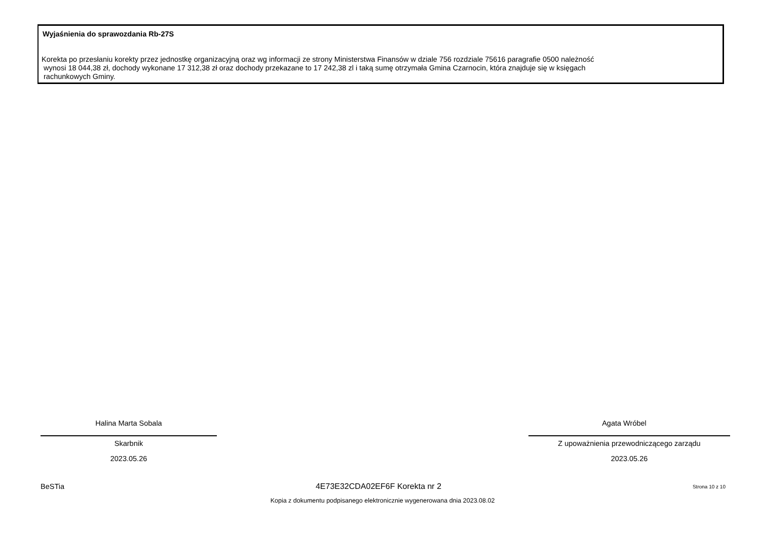Wyjaśnienia do sprawozdania Rb-27S
Korekta po przesłaniu korekty przez jednostkę organizacyjną oraz wg informacji ze strony Ministerstwa Finansów w dziale 756 rozdziale 75616 paragrafie 0500 należność
wynosi 18 044,38 zł, dochody wykonane 17 312,38 zł oraz dochody przekazane to 17 242,38 zl i taką sumę otrzymała Gmina Czarnocin, która znajduje się w księgach
rachunkowych Gminy.
Halina Marta Sobala
Skarbnik
2023.05.26
Agata Wróbel
Z upoważnienia przewodniczącego zarządu
2023.05.26
BeSTia 4E73E32CDA02EF6F Korekta nr 2 Strona 10 z 10
Kopia z dokumentu podpisanego elektronicznie wygenerowana dnia 2023.08.02